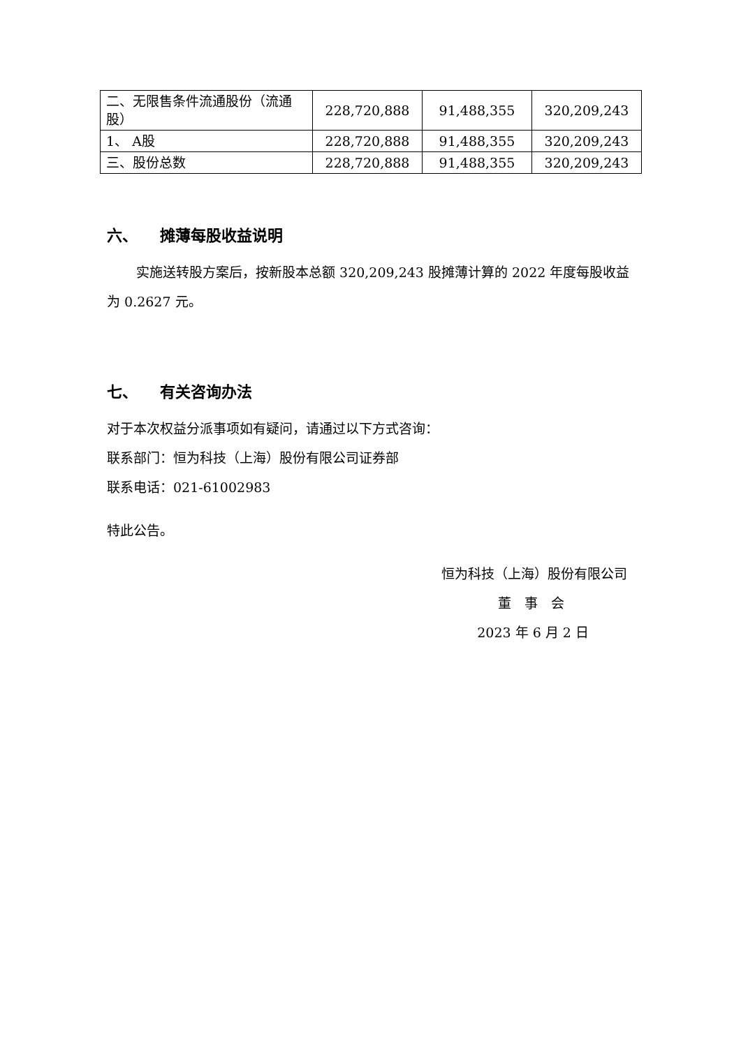| 二、无限售条件流通股份（流通股） | 228,720,888 | 91,488,355 | 320,209,243 |
| 1、 A股 | 228,720,888 | 91,488,355 | 320,209,243 |
| 三、股份总数 | 228,720,888 | 91,488,355 | 320,209,243 |
六、 摊薄每股收益说明
实施送转股方案后，按新股本总额 320,209,243 股摊薄计算的 2022 年度每股收益为 0.2627 元。
七、 有关咨询办法
对于本次权益分派事项如有疑问，请通过以下方式咨询：
联系部门：恒为科技（上海）股份有限公司证券部
联系电话：021-61002983
特此公告。
恒为科技（上海）股份有限公司
董　事　会
2023 年 6 月 2 日